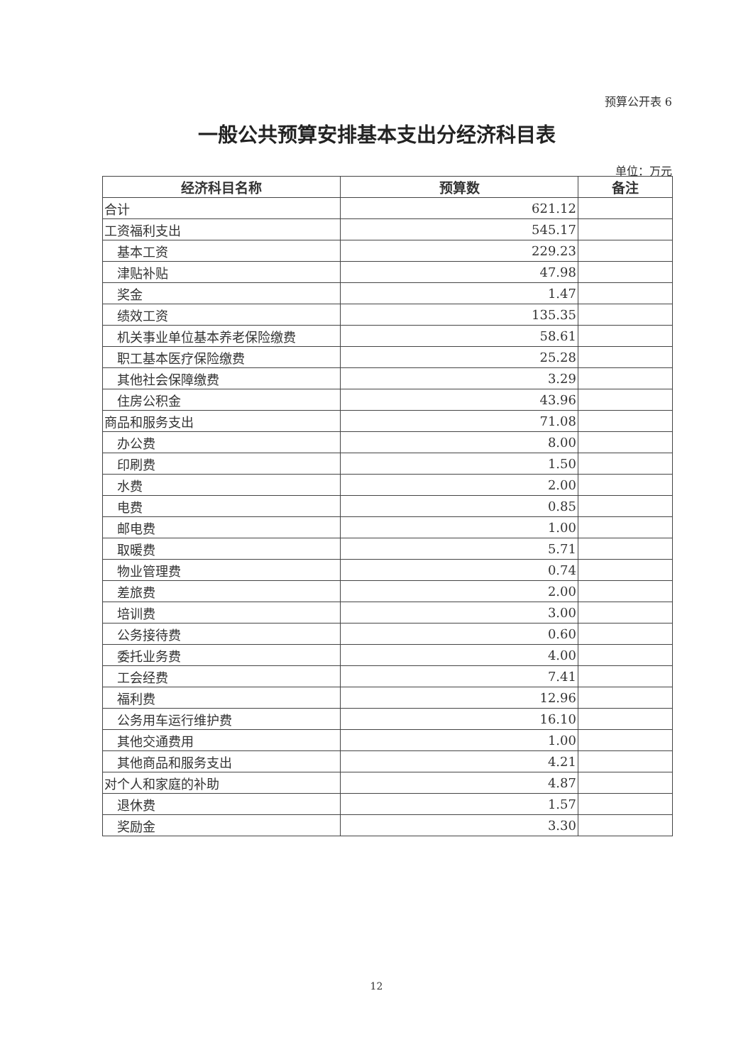预算公开表 6
一般公共预算安排基本支出分经济科目表
单位：万元
| 经济科目名称 | 预算数 | 备注 |
| --- | --- | --- |
| 合计 | 621.12 | |
| 工资福利支出 | 545.17 | |
| 基本工资 | 229.23 | |
| 津贴补贴 | 47.98 | |
| 奖金 | 1.47 | |
| 绩效工资 | 135.35 | |
| 机关事业单位基本养老保险缴费 | 58.61 | |
| 职工基本医疗保险缴费 | 25.28 | |
| 其他社会保障缴费 | 3.29 | |
| 住房公积金 | 43.96 | |
| 商品和服务支出 | 71.08 | |
| 办公费 | 8.00 | |
| 印刷费 | 1.50 | |
| 水费 | 2.00 | |
| 电费 | 0.85 | |
| 邮电费 | 1.00 | |
| 取暖费 | 5.71 | |
| 物业管理费 | 0.74 | |
| 差旅费 | 2.00 | |
| 培训费 | 3.00 | |
| 公务接待费 | 0.60 | |
| 委托业务费 | 4.00 | |
| 工会经费 | 7.41 | |
| 福利费 | 12.96 | |
| 公务用车运行维护费 | 16.10 | |
| 其他交通费用 | 1.00 | |
| 其他商品和服务支出 | 4.21 | |
| 对个人和家庭的补助 | 4.87 | |
| 退休费 | 1.57 | |
| 奖励金 | 3.30 | |
12